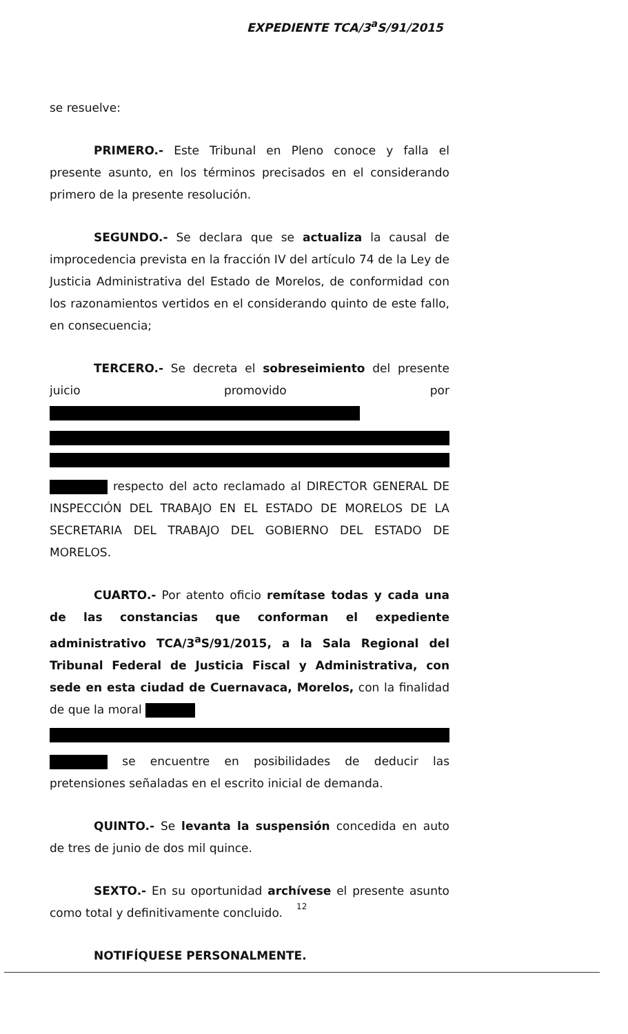EXPEDIENTE TCA/3<sup>a</sup>S/91/2015
se resuelve:
PRIMERO.- Este Tribunal en Pleno conoce y falla el presente asunto, en los términos precisados en el considerando primero de la presente resolución.
SEGUNDO.- Se declara que se actualiza la causal de improcedencia prevista en la fracción IV del artículo 74 de la Ley de Justicia Administrativa del Estado de Morelos, de conformidad con los razonamientos vertidos en el considerando quinto de este fallo, en consecuencia;
TERCERO.- Se decreta el sobreseimiento del presente juicio promovido por respecto del acto reclamado al DIRECTOR GENERAL DE INSPECCIÓN DEL TRABAJO EN EL ESTADO DE MORELOS DE LA SECRETARIA DEL TRABAJO DEL GOBIERNO DEL ESTADO DE MORELOS.
CUARTO.- Por atento oficio remítase todas y cada una de las constancias que conforman el expediente administrativo TCA/3<sup>a</sup>S/91/2015, a la Sala Regional del Tribunal Federal de Justicia Fiscal y Administrativa, con sede en esta ciudad de Cuernavaca, Morelos, con la finalidad de que la moral se encuentre en posibilidades de deducir las pretensiones señaladas en el escrito inicial de demanda.
QUINTO.- Se levanta la suspensión concedida en auto de tres de junio de dos mil quince.
SEXTO.- En su oportunidad archívese el presente asunto como total y definitivamente concluido.
NOTIFÍQUESE PERSONALMENTE.
12